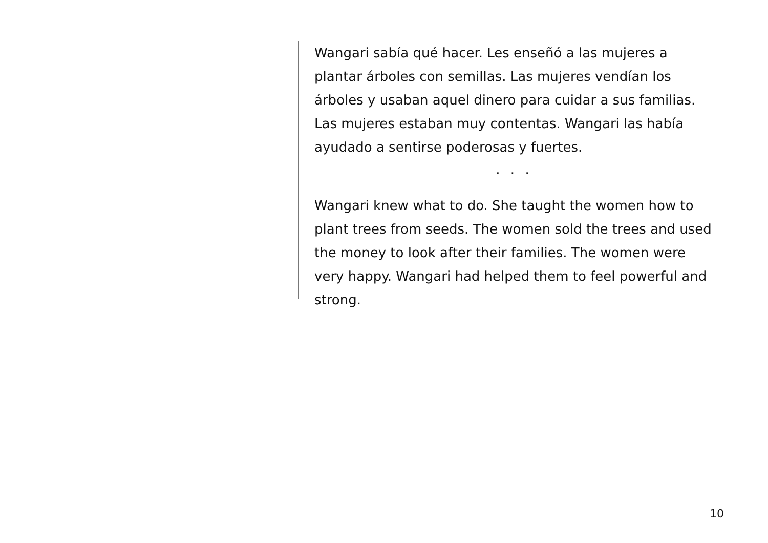Wangari sabía qué hacer. Les enseñó a las mujeres a plantar árboles con semillas. Las mujeres vendían los árboles y usaban aquel dinero para cuidar a sus familias. Las mujeres estaban muy contentas. Wangari las había ayudado a sentirse poderosas y fuertes.
· · ·
Wangari knew what to do. She taught the women how to plant trees from seeds. The women sold the trees and used the money to look after their families. The women were very happy. Wangari had helped them to feel powerful and strong.
10